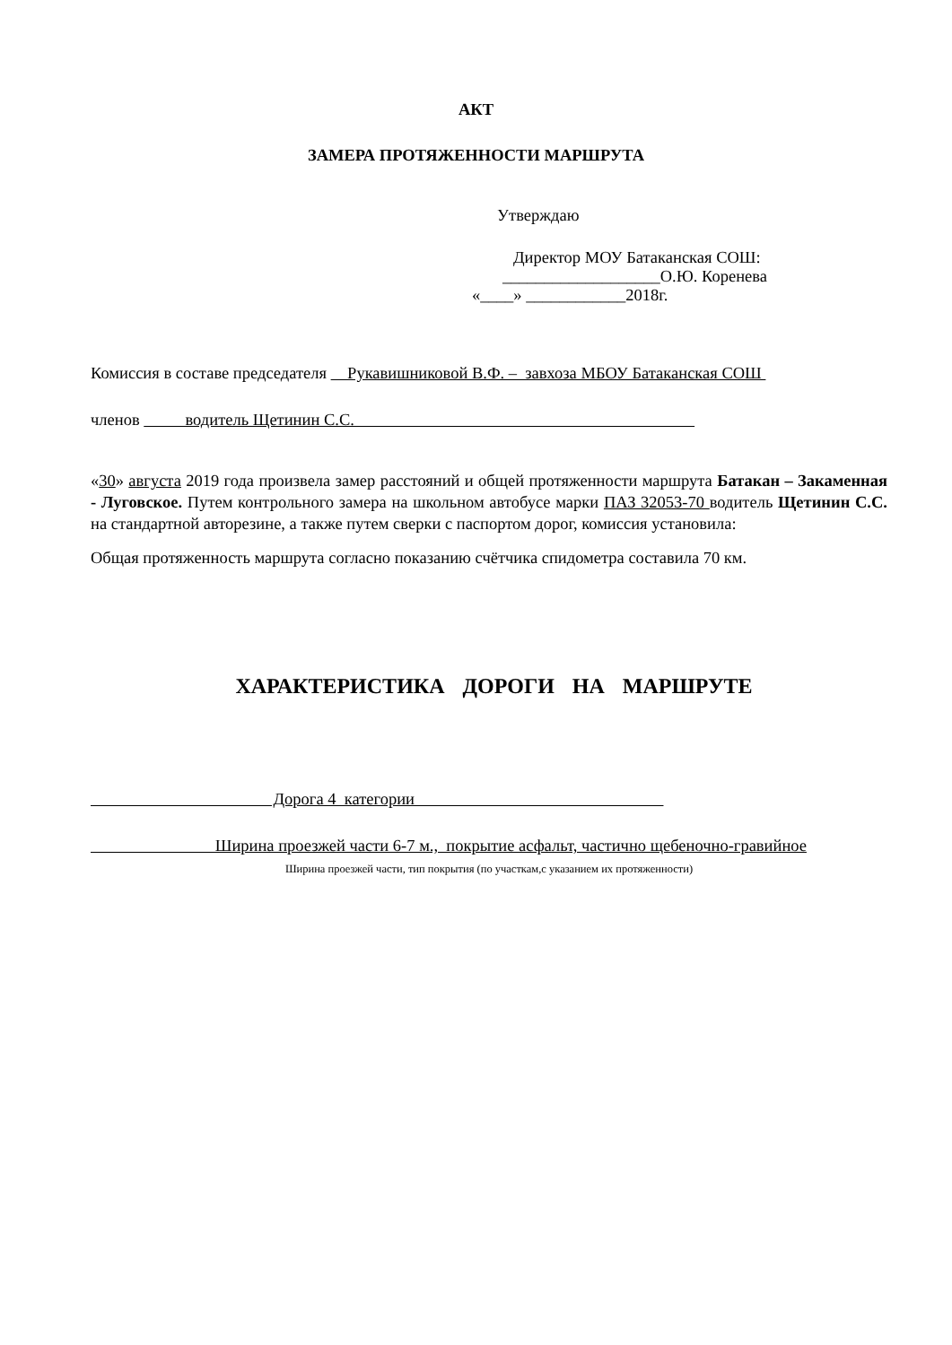АКТ
ЗАМЕРА ПРОТЯЖЕННОСТИ МАРШРУТА
Утверждаю
Директор МОУ Батаканская СОШ:
___________________О.Ю. Коренева
«____» ____________2018г.
Комиссия в составе председателя Рукавишниковой В.Ф. – завхоза МБОУ Батаканская СОШ
членов водитель Щетинин С.С.
«30» августа 2019 года произвела замер расстояний и общей протяженности маршрута Батакан – Закаменная - Луговское. Путем контрольного замера на школьном автобусе марки ПАЗ 32053-70 водитель Щетинин С.С. на стандартной авторезине, а также путем сверки с паспортом дорог, комиссия установила:
Общая протяженность маршрута согласно показанию счётчика спидометра составила 70 км.
ХАРАКТЕРИСТИКА ДОРОГИ НА МАРШРУТЕ
Дорога 4 категории
Ширина проезжей части 6-7 м., покрытие асфальт, частично щебеночно-гравийное
Ширина проезжей части, тип покрытия (по участкам,с указанием их протяженности)